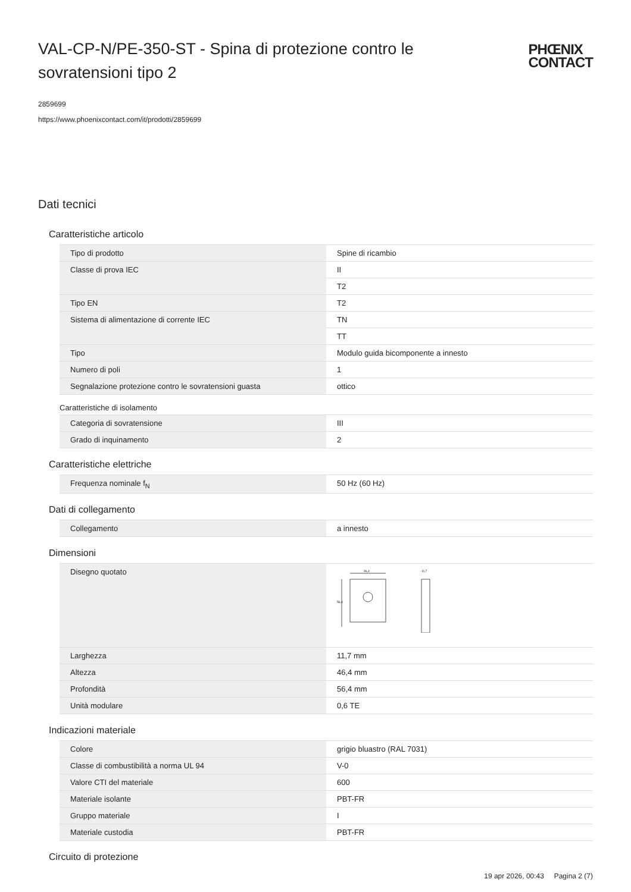VAL-CP-N/PE-350-ST - Spina di protezione contro le sovratensioni tipo 2
PHŒNIX
CONTACT
2859699
https://www.phoenixcontact.com/it/prodotti/2859699
Dati tecnici
Caratteristiche articolo
| Tipo di prodotto | Spine di ricambio |
| Classe di prova IEC | II |
| | T2 |
| Tipo EN | T2 |
| Sistema di alimentazione di corrente IEC | TN |
| | TT |
| Tipo | Modulo guida bicomponente a innesto |
| Numero di poli | 1 |
| Segnalazione protezione contro le sovratensioni guasta | ottico |
Caratteristiche di isolamento
| Categoria di sovratensione | III |
| Grado di inquinamento | 2 |
Caratteristiche elettriche
| Frequenza nominale f<sub>N</sub> | 50 Hz (60 Hz) |
Dati di collegamento
| Collegamento | a innesto |
Dimensioni
| Disegno quotato | 46,4 11,7 56,4 |
| Larghezza | 11,7 mm |
| Altezza | 46,4 mm |
| Profondità | 56,4 mm |
| Unità modulare | 0,6 TE |
Indicazioni materiale
| Colore | grigio bluastro (RAL 7031) |
| Classe di combustibilità a norma UL 94 | V-0 |
| Valore CTI del materiale | 600 |
| Materiale isolante | PBT-FR |
| Gruppo materiale | I |
| Materiale custodia | PBT-FR |
Circuito di protezione
19 apr 2026, 00:43 Pagina 2 (7)